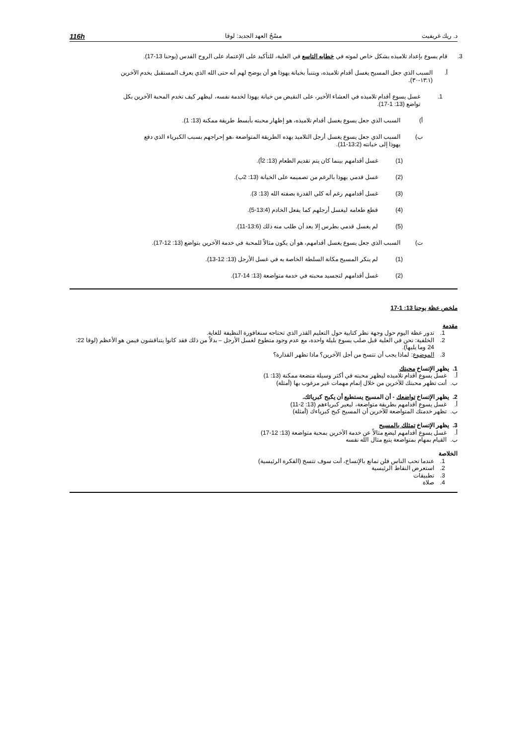د. ريك غريفيث مسْحُ العهد الجديد: لوقا 116h
3. قام يسوع بإعداد تلاميذه بشكل خاص لموته في خطابه التاسع في العلية، للتأكيد على الإعتماد على الروح القدس (يوحنا 13-17).
أ. السبب الذي جعل المسيح يغسل أقدام تلاميذه، ويتنبأ بخيانة يهوذا هو أن يوضح لهم أنه حتى الله الذي يعرف المستقبل يخدم الآخرين (١٣:١-٣٠).
1. غسل يسوع أقدام تلاميذه في العشاء الأخير، على النقيض من خيانة يهوذا لخدمة نفسه، ليظهر كيف تخدم المحبة الآخرين بكل تواضع (13: 1-17).
أ) السبب الذي جعل يسوع يغسل أقدام تلاميذه، هو إظهار محبته بأبسط طريقة ممكنة (13: 1).
ب) السبب الذي جعل يسوع يغسل أرجل التلاميذ بهذه الطريقة المتواضعة ،هو إحراجهم بسبب الكبرياء الذي دفع يهوذا إلى خيانته (13:2-11).
(1) غسل أقدامهم بينما كان يتم تقديم الطعام (13: 2أ).
(2) غسل قدمي يهوذا بالرغم من تصميمه على الخيانة (13: 2ب).
(3) غسل أقدامهم رغم أنه كلي القدرة بصفته الله (13: 3).
(4) قطع طعامه ليغسل أرجلهم كما يفعل الخادم (13:4-5).
(5) لم يغسل قدمي بطرس إلا بعد أن طلب منه ذلك (13:6-11).
ت) السبب الذي جعل يسوع يغسل أقدامهم، هو أن يكون مثالاً للمحبة في خدمة الآخرين بتواضع (13: 12-17).
(1) لم ينكر المسيح مكانة السلطة الخاصة به في غسل الأرجل (13: 12-13).
(2) غسل أقدامهم لتجسيد محبته في خدمة متواضعة (13: 14-17).
ملخص عظة يوحنا 13: 1-17
مقدمة
1. تدور عظة اليوم حول وجهة نظر كتابية حول التعليم القذر الذي تحتاجه سنغافورة النظيفة للغاية.
2. الخلفية: نحن في العلية قبل صلب يسوع بليلة واحدة، مع عدم وجود متطوع لغسل الأرجل – بدلاً من ذلك فقد كانوا يتناقشون فيمن هو الأعظم (لوقا 22: 24 وما يليها).
3. الموضوع: لماذا يجب أن تتسخ من أجل الآخرين؟ ماذا تظهر القذارة؟
1. يظهر الإتساخ محبتك
أ. غسل يسوع أقدام تلاميذه ليظهر محبته في أكثر وسيلة متضعة ممكنة (13: 1)
ب. أنت تظهر محبتك للآخرين من خلال إتمام مهمات غير مرغوب بها (أمثلة)
2. يظهر الإتساخ تواضعك - أن المسيح يستطيع أن يكبح كبريائك.
أ. غسل يسوع أقدامهم بطريقة متواضعة، ليعير كبرياءهم (13: 2-11)
ب. تظهر خدمتك المتواضعة للآخرين أن المسيح كبح كبرياءك (أمثلة)
3. يظهر الإتساخ تمثلك بالمسيح
أ. غسل يسوع أقدامهم ليضع مثالاً عن خدمة الآخرين بمحبة متواضعة (13: 12-17)
ب. القيام بمهام بمتواضعة يتبع مثال الله نفسه
الخلاصة
1. عندما تحب الناس فلن تمانع بالإتساخ، أنت سوف تتسخ (الفكرة الرئيسية)
2. استعرض النقاط الرئيسية
3. تطبيقات
4. صلاة